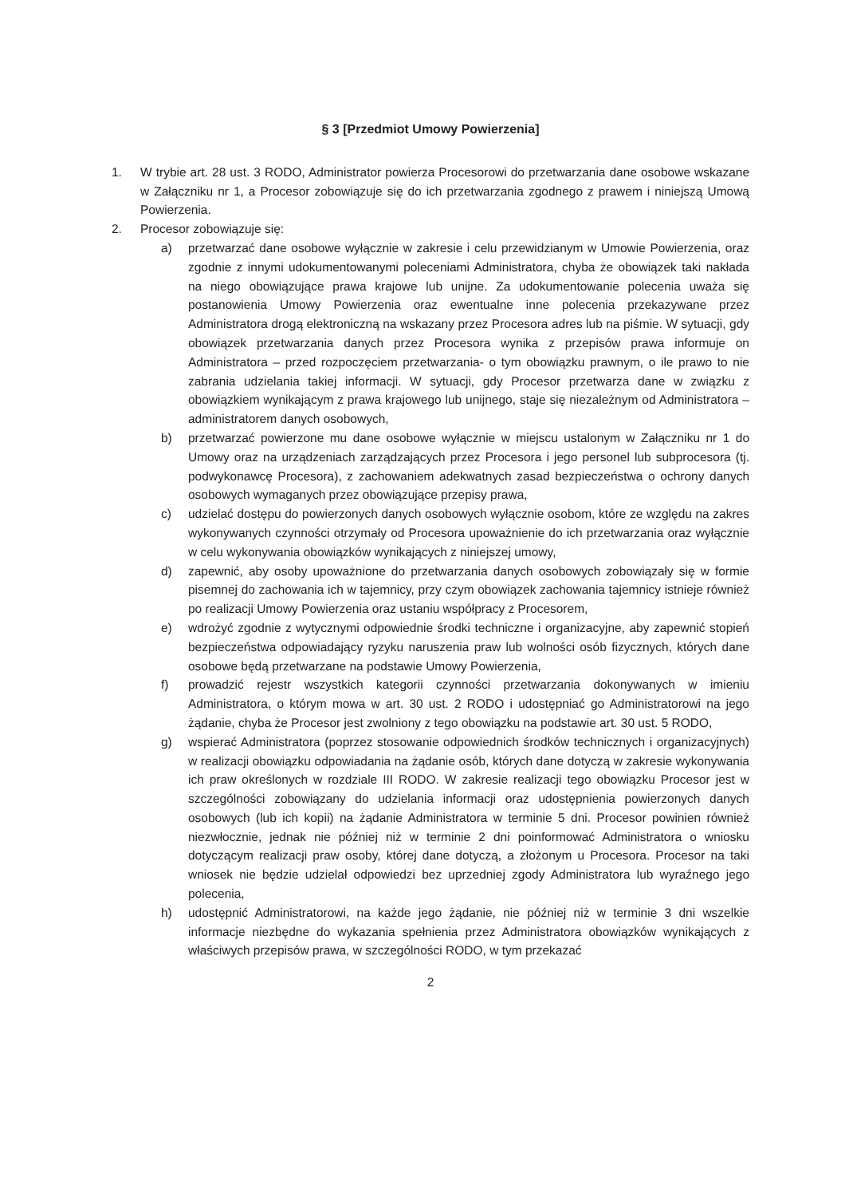§ 3 [Przedmiot Umowy Powierzenia]
1. W trybie art. 28 ust. 3 RODO, Administrator powierza Procesorowi do przetwarzania dane osobowe wskazane w Załączniku nr 1, a Procesor zobowiązuje się do ich przetwarzania zgodnego z prawem i niniejszą Umową Powierzenia.
2. Procesor zobowiązuje się:
a) przetwarzać dane osobowe wyłącznie w zakresie i celu przewidzianym w Umowie Powierzenia, oraz zgodnie z innymi udokumentowanymi poleceniami Administratora, chyba że obowiązek taki nakłada na niego obowiązujące prawa krajowe lub unijne. Za udokumentowanie polecenia uważa się postanowienia Umowy Powierzenia oraz ewentualne inne polecenia przekazywane przez Administratora drogą elektroniczną na wskazany przez Procesora adres lub na piśmie. W sytuacji, gdy obowiązek przetwarzania danych przez Procesora wynika z przepisów prawa informuje on Administratora – przed rozpoczęciem przetwarzania- o tym obowiązku prawnym, o ile prawo to nie zabrania udzielania takiej informacji. W sytuacji, gdy Procesor przetwarza dane w związku z obowiązkiem wynikającym z prawa krajowego lub unijnego, staje się niezależnym od Administratora – administratorem danych osobowych,
b) przetwarzać powierzone mu dane osobowe wyłącznie w miejscu ustalonym w Załączniku nr 1 do Umowy oraz na urządzeniach zarządzających przez Procesora i jego personel lub subprocesora (tj. podwykonawcę Procesora), z zachowaniem adekwatnych zasad bezpieczeństwa o ochrony danych osobowych wymaganych przez obowiązujące przepisy prawa,
c) udzielać dostępu do powierzonych danych osobowych wyłącznie osobom, które ze względu na zakres wykonywanych czynności otrzymały od Procesora upoważnienie do ich przetwarzania oraz wyłącznie w celu wykonywania obowiązków wynikających z niniejszej umowy,
d) zapewnić, aby osoby upoważnione do przetwarzania danych osobowych zobowiązały się w formie pisemnej do zachowania ich w tajemnicy, przy czym obowiązek zachowania tajemnicy istnieje również po realizacji Umowy Powierzenia oraz ustaniu współpracy z Procesorem,
e) wdrożyć zgodnie z wytycznymi odpowiednie środki techniczne i organizacyjne, aby zapewnić stopień bezpieczeństwa odpowiadający ryzyku naruszenia praw lub wolności osób fizycznych, których dane osobowe będą przetwarzane na podstawie Umowy Powierzenia,
f) prowadzić rejestr wszystkich kategorii czynności przetwarzania dokonywanych w imieniu Administratora, o którym mowa w art. 30 ust. 2 RODO i udostępniać go Administratorowi na jego żądanie, chyba że Procesor jest zwolniony z tego obowiązku na podstawie art. 30 ust. 5 RODO,
g) wspierać Administratora (poprzez stosowanie odpowiednich środków technicznych i organizacyjnych) w realizacji obowiązku odpowiadania na żądanie osób, których dane dotyczą w zakresie wykonywania ich praw określonych w rozdziale III RODO. W zakresie realizacji tego obowiązku Procesor jest w szczególności zobowiązany do udzielania informacji oraz udostępnienia powierzonych danych osobowych (lub ich kopii) na żądanie Administratora w terminie 5 dni. Procesor powinien również niezwłocznie, jednak nie później niż w terminie 2 dni poinformować Administratora o wniosku dotyczącym realizacji praw osoby, której dane dotyczą, a złożonym u Procesora. Procesor na taki wniosek nie będzie udzielał odpowiedzi bez uprzedniej zgody Administratora lub wyraźnego jego polecenia,
h) udostępnić Administratorowi, na każde jego żądanie, nie później niż w terminie 3 dni wszelkie informacje niezbędne do wykazania spełnienia przez Administratora obowiązków wynikających z właściwych przepisów prawa, w szczególności RODO, w tym przekazać
2